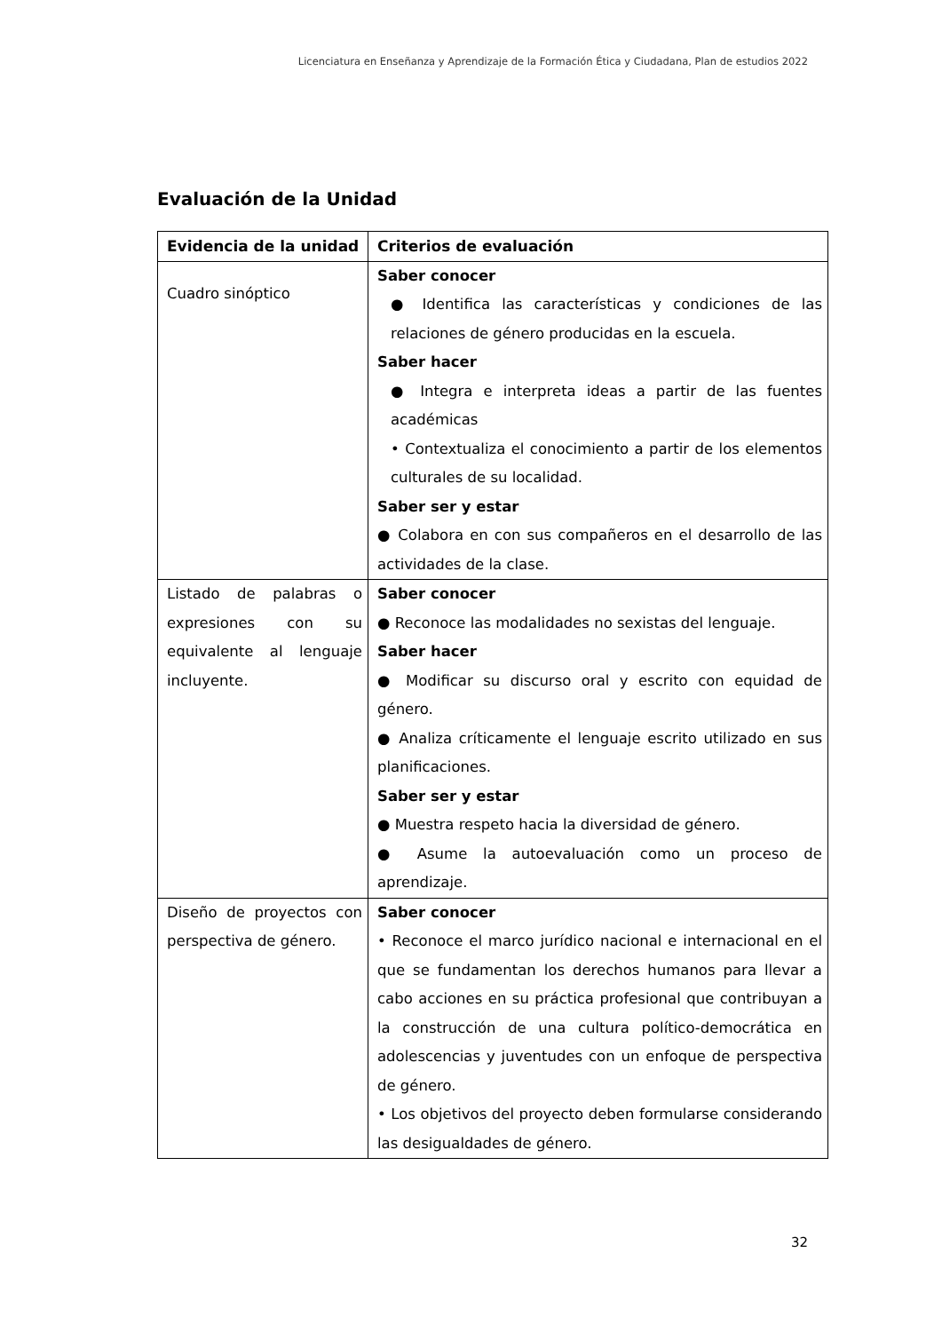Licenciatura en Enseñanza y Aprendizaje de la Formación Ética y Ciudadana, Plan de estudios 2022
Evaluación de la Unidad
| Evidencia de la unidad | Criterios de evaluación |
| --- | --- |
| Cuadro sinóptico | Saber conocer ● Identifica las características y condiciones de las relaciones de género producidas en la escuela. Saber hacer ● Integra e interpreta ideas a partir de las fuentes académicas • Contextualiza el conocimiento a partir de los elementos culturales de su localidad. Saber ser y estar ● Colabora en con sus compañeros en el desarrollo de las actividades de la clase. |
| Listado de palabras o expresiones con su equivalente al lenguaje incluyente. | Saber conocer ● Reconoce las modalidades no sexistas del lenguaje. Saber hacer ● Modificar su discurso oral y escrito con equidad de género. ● Analiza críticamente el lenguaje escrito utilizado en sus planificaciones. Saber ser y estar ● Muestra respeto hacia la diversidad de género. ● Asume la autoevaluación como un proceso de aprendizaje. |
| Diseño de proyectos con perspectiva de género. | Saber conocer • Reconoce el marco jurídico nacional e internacional en el que se fundamentan los derechos humanos para llevar a cabo acciones en su práctica profesional que contribuyan a la construcción de una cultura político-democrática en adolescencias y juventudes con un enfoque de perspectiva de género. • Los objetivos del proyecto deben formularse considerando las desigualdades de género. |
32